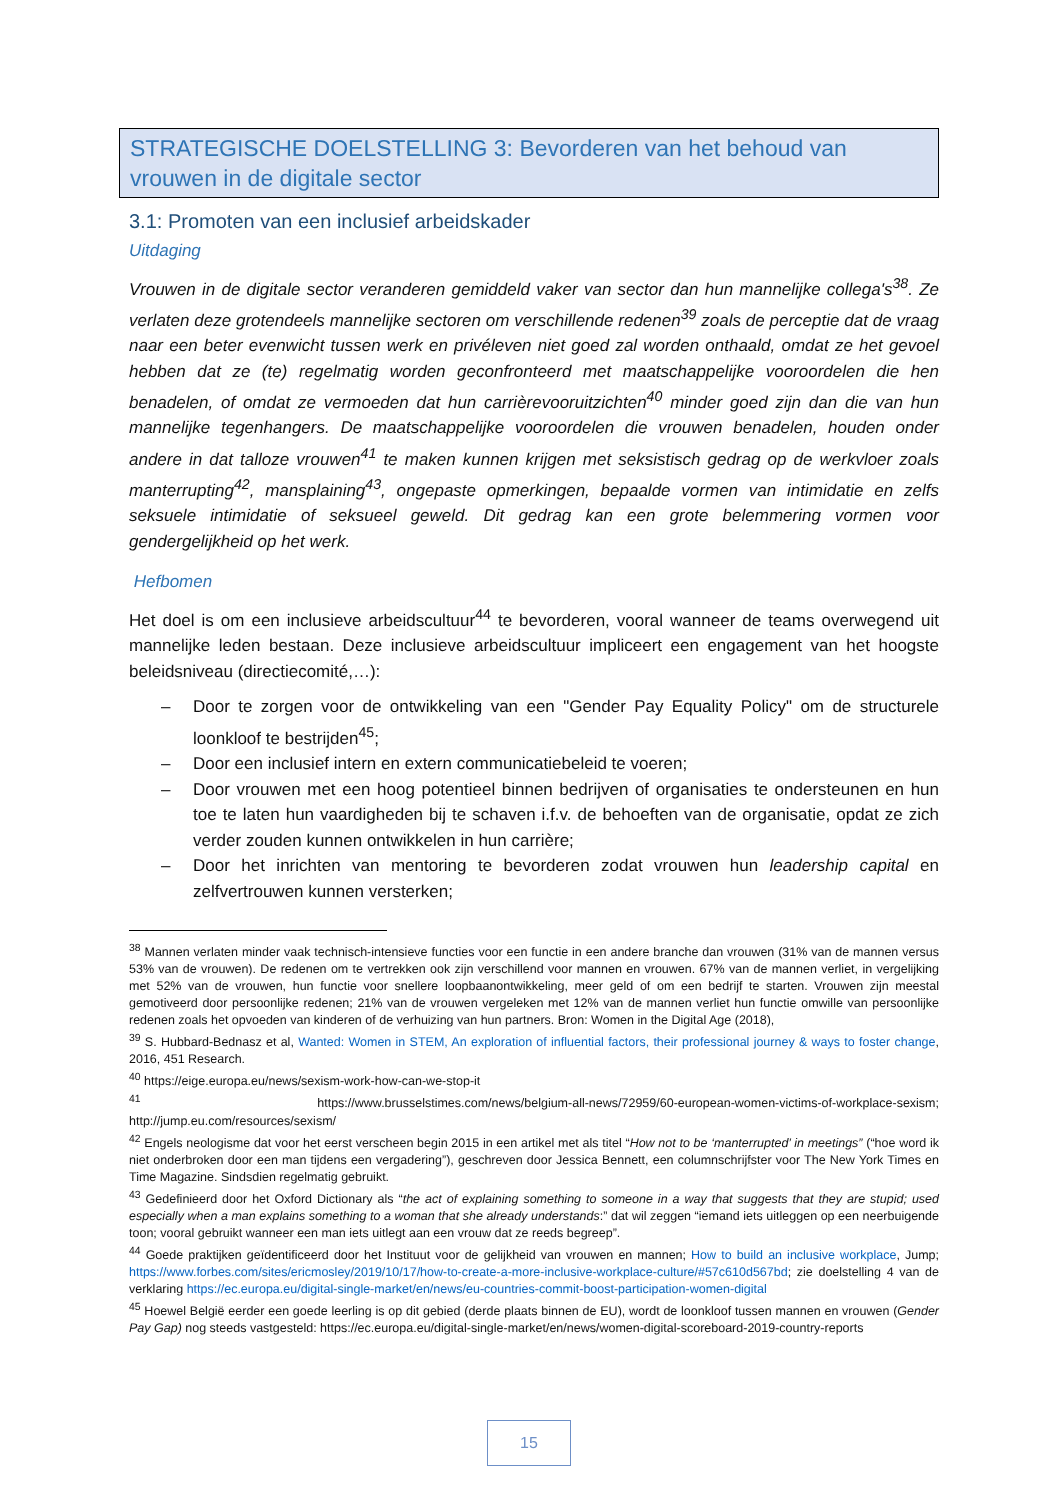STRATEGISCHE DOELSTELLING 3: Bevorderen van het behoud van vrouwen in de digitale sector
3.1: Promoten van een inclusief arbeidskader
Uitdaging
Vrouwen in de digitale sector veranderen gemiddeld vaker van sector dan hun mannelijke collega's<sup>38</sup>. Ze verlaten deze grotendeels mannelijke sectoren om verschillende redenen<sup>39</sup> zoals de perceptie dat de vraag naar een beter evenwicht tussen werk en privéleven niet goed zal worden onthaald, omdat ze het gevoel hebben dat ze (te) regelmatig worden geconfronteerd met maatschappelijke vooroordelen die hen benadelen, of omdat ze vermoeden dat hun carrièrevooruitzichten<sup>40</sup> minder goed zijn dan die van hun mannelijke tegenhangers. De maatschappelijke vooroordelen die vrouwen benadelen, houden onder andere in dat talloze vrouwen<sup>41</sup> te maken kunnen krijgen met seksistisch gedrag op de werkvloer zoals manterrupting<sup>42</sup>, mansplaining<sup>43</sup>, ongepaste opmerkingen, bepaalde vormen van intimidatie en zelfs seksuele intimidatie of seksueel geweld. Dit gedrag kan een grote belemmering vormen voor gendergelijkheid op het werk.
Hefbomen
Het doel is om een inclusieve arbeidscultuur<sup>44</sup> te bevorderen, vooral wanneer de teams overwegend uit mannelijke leden bestaan. Deze inclusieve arbeidscultuur impliceert een engagement van het hoogste beleidsniveau (directiecomité,…):
– Door te zorgen voor de ontwikkeling van een "Gender Pay Equality Policy" om de structurele loonkloof te bestrijden<sup>45</sup>;
– Door een inclusief intern en extern communicatiebeleid te voeren;
– Door vrouwen met een hoog potentieel binnen bedrijven of organisaties te ondersteunen en hun toe te laten hun vaardigheden bij te schaven i.f.v. de behoeften van de organisatie, opdat ze zich verder zouden kunnen ontwikkelen in hun carrière;
– Door het inrichten van mentoring te bevorderen zodat vrouwen hun leadership capital en zelfvertrouwen kunnen versterken;
<sup>38</sup> Mannen verlaten minder vaak technisch-intensieve functies voor een functie in een andere branche dan vrouwen (31% van de mannen versus 53% van de vrouwen). De redenen om te vertrekken ook zijn verschillend voor mannen en vrouwen. 67% van de mannen verliet, in vergelijking met 52% van de vrouwen, hun functie voor snellere loopbaanontwikkeling, meer geld of om een bedrijf te starten. Vrouwen zijn meestal gemotiveerd door persoonlijke redenen; 21% van de vrouwen vergeleken met 12% van de mannen verliet hun functie omwille van persoonlijke redenen zoals het opvoeden van kinderen of de verhuizing van hun partners. Bron: Women in the Digital Age (2018),
<sup>39</sup> S. Hubbard-Bednasz et al, Wanted: Women in STEM, An exploration of influential factors, their professional journey & ways to foster change, 2016, 451 Research.
<sup>40</sup> https://eige.europa.eu/news/sexism-work-how-can-we-stop-it
<sup>41</sup> https://www.brusselstimes.com/news/belgium-all-news/72959/60-european-women-victims-of-workplace-sexism; http://jump.eu.com/resources/sexism/
<sup>42</sup> Engels neologisme dat voor het eerst verscheen begin 2015 in een artikel met als titel “How not to be ‘manterrupted’ in meetings” (“hoe word ik niet onderbroken door een man tijdens een vergadering”), geschreven door Jessica Bennett, een columnschrijfster voor The New York Times en Time Magazine. Sindsdien regelmatig gebruikt.
<sup>43</sup> Gedefinieerd door het Oxford Dictionary als “the act of explaining something to someone in a way that suggests that they are stupid; used especially when a man explains something to a woman that she already understands:” dat wil zeggen “iemand iets uitleggen op een neerbuigende toon; vooral gebruikt wanneer een man iets uitlegt aan een vrouw dat ze reeds begreep”.
<sup>44</sup> Goede praktijken geïdentificeerd door het Instituut voor de gelijkheid van vrouwen en mannen; How to build an inclusive workplace, Jump; https://www.forbes.com/sites/ericmosley/2019/10/17/how-to-create-a-more-inclusive-workplace-culture/#57c610d567bd; zie doelstelling 4 van de verklaring https://ec.europa.eu/digital-single-market/en/news/eu-countries-commit-boost-participation-women-digital
<sup>45</sup> Hoewel België eerder een goede leerling is op dit gebied (derde plaats binnen de EU), wordt de loonkloof tussen mannen en vrouwen (Gender Pay Gap) nog steeds vastgesteld: https://ec.europa.eu/digital-single-market/en/news/women-digital-scoreboard-2019-country-reports
15